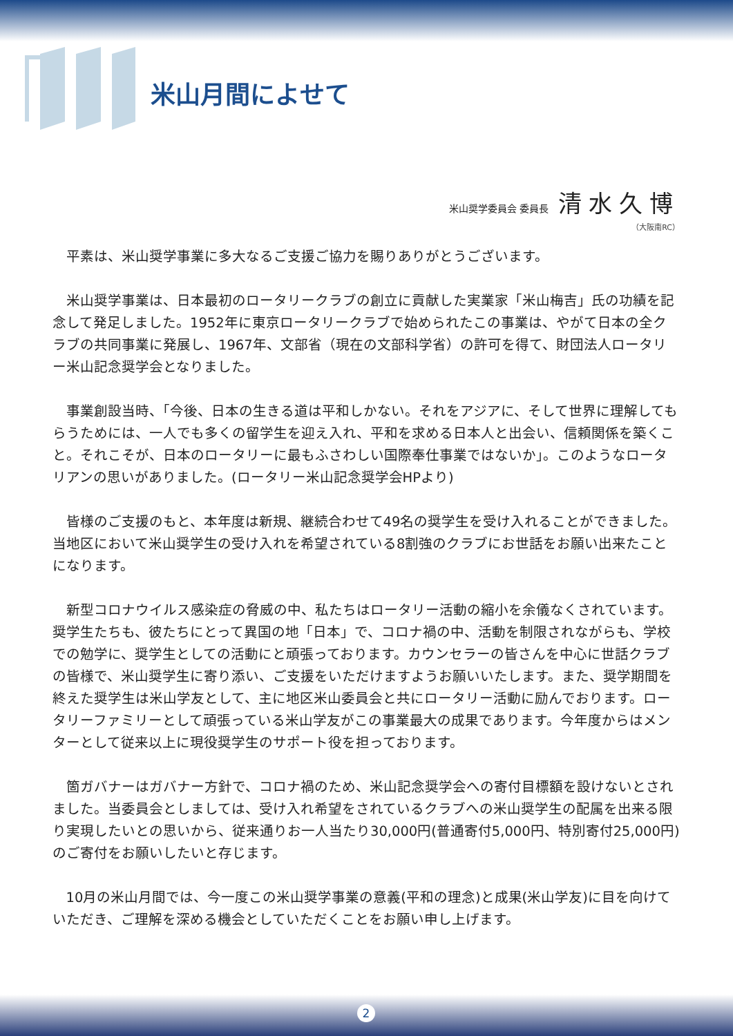米山月間によせて
米山奨学委員会 委員長 清水久博
（大阪南RC）
平素は、米山奨学事業に多大なるご支援ご協力を賜りありがとうございます。
米山奨学事業は、日本最初のロータリークラブの創立に貢献した実業家「米山梅吉」氏の功績を記念して発足しました。1952年に東京ロータリークラブで始められたこの事業は、やがて日本の全クラブの共同事業に発展し、1967年、文部省（現在の文部科学省）の許可を得て、財団法人ロータリー米山記念奨学会となりました。
事業創設当時、「今後、日本の生きる道は平和しかない。それをアジアに、そして世界に理解してもらうためには、一人でも多くの留学生を迎え入れ、平和を求める日本人と出会い、信頼関係を築くこと。それこそが、日本のロータリーに最もふさわしい国際奉仕事業ではないか」。このようなロータリアンの思いがありました。(ロータリー米山記念奨学会HPより)
皆様のご支援のもと、本年度は新規、継続合わせて49名の奨学生を受け入れることができました。当地区において米山奨学生の受け入れを希望されている8割強のクラブにお世話をお願い出来たことになります。
新型コロナウイルス感染症の脅威の中、私たちはロータリー活動の縮小を余儀なくされています。奨学生たちも、彼たちにとって異国の地「日本」で、コロナ禍の中、活動を制限されながらも、学校での勉学に、奨学生としての活動にと頑張っております。カウンセラーの皆さんを中心に世話クラブの皆様で、米山奨学生に寄り添い、ご支援をいただけますようお願いいたします。また、奨学期間を終えた奨学生は米山学友として、主に地区米山委員会と共にロータリー活動に励んでおります。ロータリーファミリーとして頑張っている米山学友がこの事業最大の成果であります。今年度からはメンターとして従来以上に現役奨学生のサポート役を担っております。
箇ガバナーはガバナー方針で、コロナ禍のため、米山記念奨学会への寄付目標額を設けないとされました。当委員会としましては、受け入れ希望をされているクラブへの米山奨学生の配属を出来る限り実現したいとの思いから、従来通りお一人当たり30,000円(普通寄付5,000円、特別寄付25,000円)のご寄付をお願いしたいと存じます。
10月の米山月間では、今一度この米山奨学事業の意義(平和の理念)と成果(米山学友)に目を向けていただき、ご理解を深める機会としていただくことをお願い申し上げます。
2